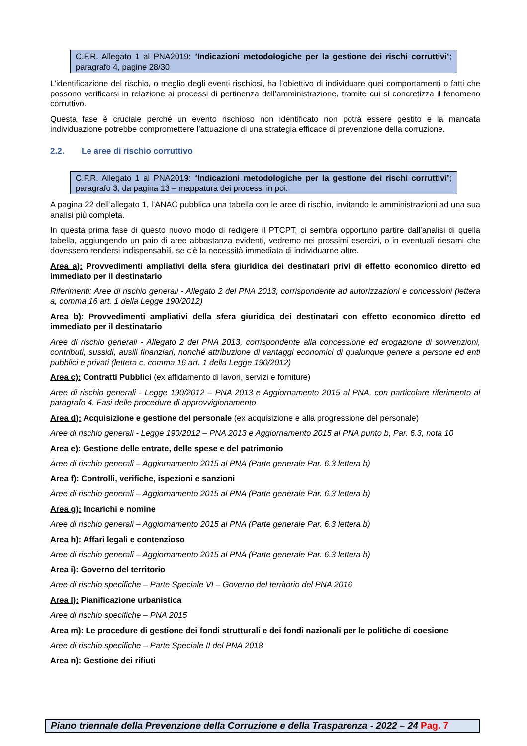C.F.R. Allegato 1 al PNA2019: “Indicazioni metodologiche per la gestione dei rischi corruttivi”; paragrafo 4, pagine 28/30
L’identificazione del rischio, o meglio degli eventi rischiosi, ha l’obiettivo di individuare quei comportamenti o fatti che possono verificarsi in relazione ai processi di pertinenza dell’amministrazione, tramite cui si concretizza il fenomeno corruttivo.
Questa fase è cruciale perché un evento rischioso non identificato non potrà essere gestito e la mancata individuazione potrebbe compromettere l’attuazione di una strategia efficace di prevenzione della corruzione.
2.2. Le aree di rischio corruttivo
C.F.R. Allegato 1 al PNA2019: “Indicazioni metodologiche per la gestione dei rischi corruttivi”; paragrafo 3, da pagina 13 – mappatura dei processi in poi.
A pagina 22 dell’allegato 1, l’ANAC pubblica una tabella con le aree di rischio, invitando le amministrazioni ad una sua analisi più completa.
In questa prima fase di questo nuovo modo di redigere il PTCPT, ci sembra opportuno partire dall’analisi di quella tabella, aggiungendo un paio di aree abbastanza evidenti, vedremo nei prossimi esercizi, o in eventuali riesami che dovessero rendersi indispensabili, se c’è la necessità immediata di individuarne altre.
Area a): Provvedimenti ampliativi della sfera giuridica dei destinatari privi di effetto economico diretto ed immediato per il destinatario
Riferimenti: Aree di rischio generali - Allegato 2 del PNA 2013, corrispondente ad autorizzazioni e concessioni (lettera a, comma 16 art. 1 della Legge 190/2012)
Area b): Provvedimenti ampliativi della sfera giuridica dei destinatari con effetto economico diretto ed immediato per il destinatario
Aree di rischio generali - Allegato 2 del PNA 2013, corrispondente alla concessione ed erogazione di sovvenzioni, contributi, sussidi, ausili finanziari, nonché attribuzione di vantaggi economici di qualunque genere a persone ed enti pubblici e privati (lettera c, comma 16 art. 1 della Legge 190/2012)
Area c): Contratti Pubblici (ex affidamento di lavori, servizi e forniture)
Aree di rischio generali - Legge 190/2012 – PNA 2013 e Aggiornamento 2015 al PNA, con particolare riferimento al paragrafo 4. Fasi delle procedure di approvvigionamento
Area d): Acquisizione e gestione del personale (ex acquisizione e alla progressione del personale)
Aree di rischio generali - Legge 190/2012 – PNA 2013 e Aggiornamento 2015 al PNA punto b, Par. 6.3, nota 10
Area e): Gestione delle entrate, delle spese e del patrimonio
Aree di rischio generali – Aggiornamento 2015 al PNA (Parte generale Par. 6.3 lettera b)
Area f): Controlli, verifiche, ispezioni e sanzioni
Aree di rischio generali – Aggiornamento 2015 al PNA (Parte generale Par. 6.3 lettera b)
Area g): Incarichi e nomine
Aree di rischio generali – Aggiornamento 2015 al PNA (Parte generale Par. 6.3 lettera b)
Area h): Affari legali e contenzioso
Aree di rischio generali – Aggiornamento 2015 al PNA (Parte generale Par. 6.3 lettera b)
Area i): Governo del territorio
Aree di rischio specifiche – Parte Speciale VI – Governo del territorio del PNA 2016
Area l): Pianificazione urbanistica
Aree di rischio specifiche – PNA 2015
Area m): Le procedure di gestione dei fondi strutturali e dei fondi nazionali per le politiche di coesione
Aree di rischio specifiche – Parte Speciale II del PNA 2018
Area n): Gestione dei rifiuti
Piano triennale della Prevenzione della Corruzione e della Trasparenza - 2022 – 24 Pag. 7